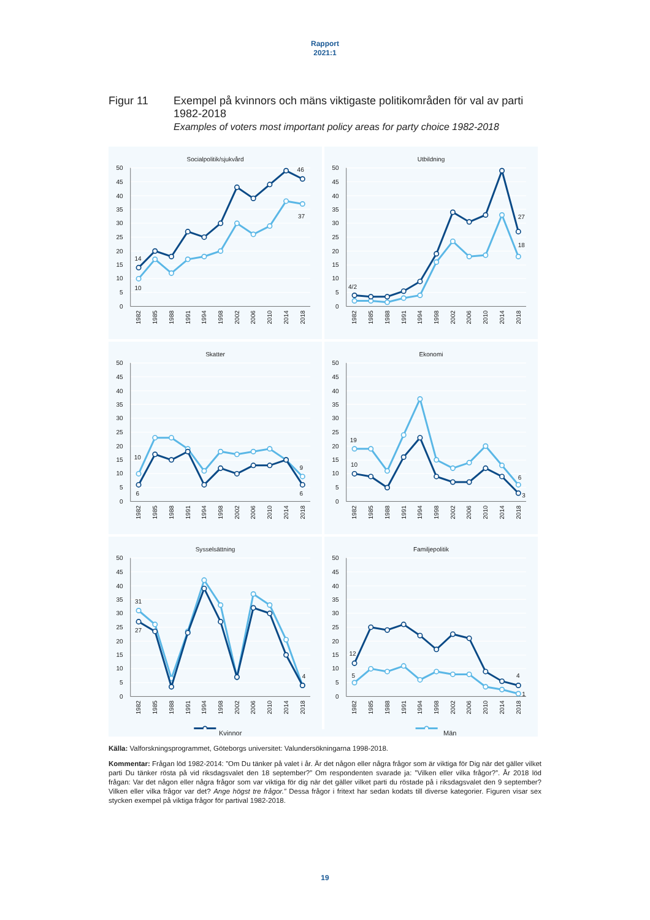Rapport
2021:1
Figur 11
Exempel på kvinnors och mäns viktigaste politikområden för val av parti 1982-2018
Examples of voters most important policy areas for party choice 1982-2018
Socialpolitik/sjukvård
50
45
40
35
30
25
20
15
10
5
0
1982
1985
1988
1991
1994
1998
2002
2006
2010
2014
2018
14
10
46
37
Utbildning
50
45
40
35
30
25
20
15
10
5
0
1982
1985
1988
1991
1994
1998
2002
2006
2010
2014
2018
4/2
27
18
Skatter
50
45
40
35
30
25
20
15
10
5
0
1982
1985
1988
1991
1994
1998
2002
2006
2010
2014
2018
10
6
9
6
Ekonomi
50
45
40
35
30
25
20
15
10
5
0
1982
1985
1988
1991
1994
1998
2002
2006
2010
2014
2018
19
10
6
3
Sysselsättning
50
45
40
35
30
25
20
15
10
5
0
1982
1985
1988
1991
1994
1998
2002
2006
2010
2014
2018
31
27
4
Familjepolitik
50
45
40
35
30
25
20
15
10
5
0
1982
1985
1988
1991
1994
1998
2002
2006
2010
2014
2018
12
5
4
1
Kvinnor Män
Källa: Valforskningsprogrammet, Göteborgs universitet: Valundersökningarna 1998-2018.
Kommentar: Frågan löd 1982-2014: ”Om Du tänker på valet i år. Är det någon eller några frågor som är viktiga för Dig när det gäller vilket parti Du tänker rösta på vid riksdagsvalet den 18 september?” Om respondenten svarade ja: ”Vilken eller vilka frågor?”. År 2018 löd frågan: Var det någon eller några frågor som var viktiga för dig när det gäller vilket parti du röstade på i riksdagsvalet den 9 september? Vilken eller vilka frågor var det? Ange högst tre frågor.” Dessa frågor i fritext har sedan kodats till diverse kategorier. Figuren visar sex stycken exempel på viktiga frågor för partival 1982-2018.
19